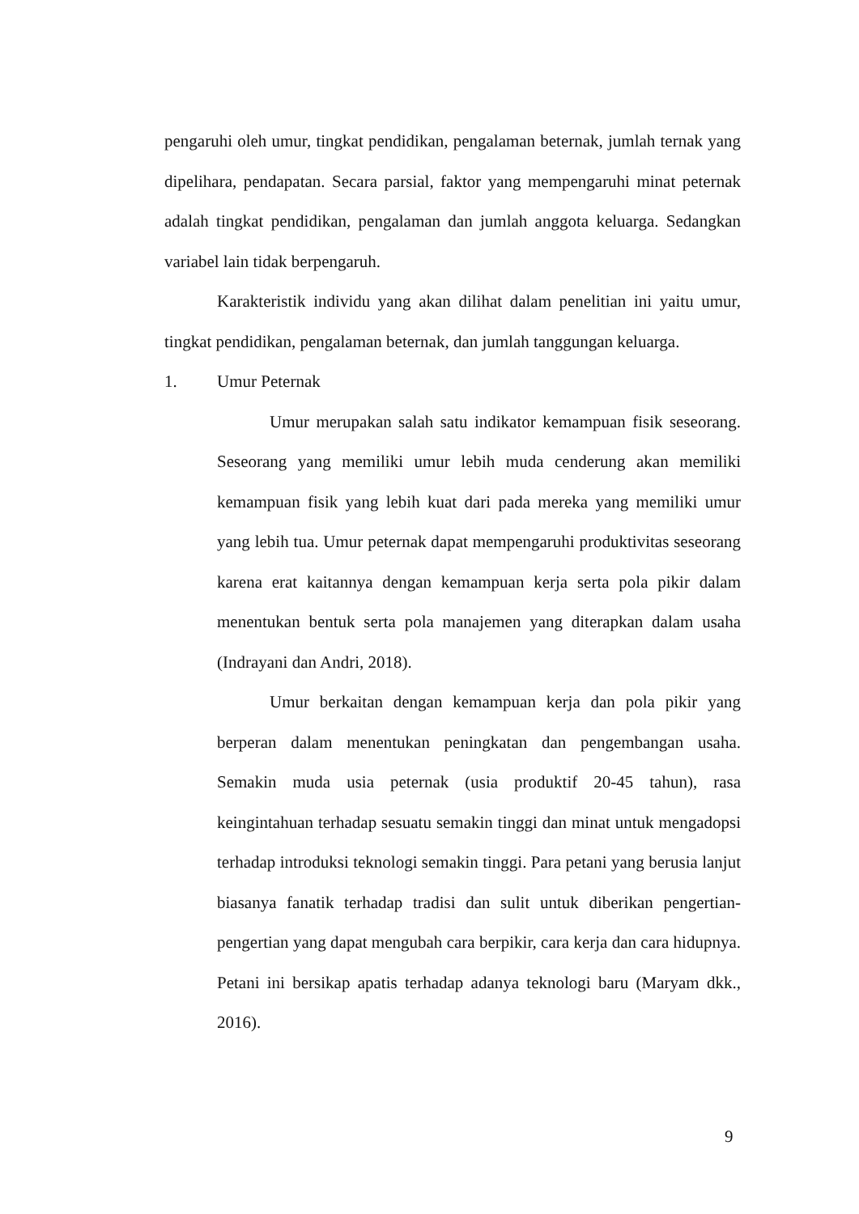pengaruhi oleh umur, tingkat pendidikan, pengalaman beternak, jumlah ternak yang dipelihara, pendapatan. Secara parsial, faktor yang mempengaruhi minat peternak adalah tingkat pendidikan, pengalaman dan jumlah anggota keluarga. Sedangkan variabel lain tidak berpengaruh.
Karakteristik individu yang akan dilihat dalam penelitian ini yaitu umur, tingkat pendidikan, pengalaman beternak, dan jumlah tanggungan keluarga.
1. Umur Peternak
Umur merupakan salah satu indikator kemampuan fisik seseorang. Seseorang yang memiliki umur lebih muda cenderung akan memiliki kemampuan fisik yang lebih kuat dari pada mereka yang memiliki umur yang lebih tua. Umur peternak dapat mempengaruhi produktivitas seseorang karena erat kaitannya dengan kemampuan kerja serta pola pikir dalam menentukan bentuk serta pola manajemen yang diterapkan dalam usaha (Indrayani dan Andri, 2018).
Umur berkaitan dengan kemampuan kerja dan pola pikir yang berperan dalam menentukan peningkatan dan pengembangan usaha. Semakin muda usia peternak (usia produktif 20-45 tahun), rasa keingintahuan terhadap sesuatu semakin tinggi dan minat untuk mengadopsi terhadap introduksi teknologi semakin tinggi. Para petani yang berusia lanjut biasanya fanatik terhadap tradisi dan sulit untuk diberikan pengertian-pengertian yang dapat mengubah cara berpikir, cara kerja dan cara hidupnya. Petani ini bersikap apatis terhadap adanya teknologi baru (Maryam dkk., 2016).
9